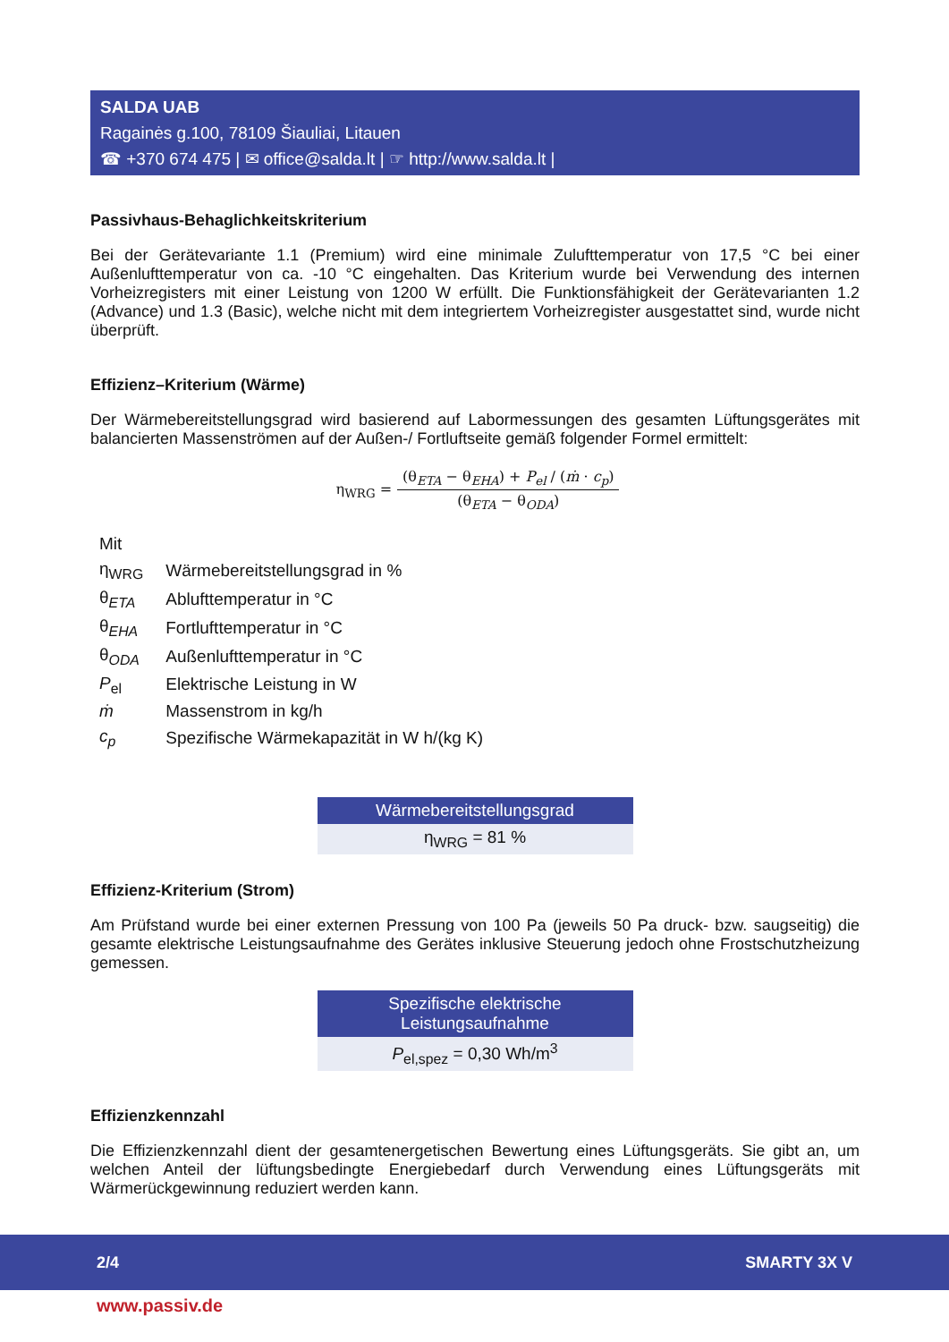SALDA UAB
Ragainės g.100, 78109 Šiauliai, Litauen
☎ +370 674 475 | ✉ office@salda.lt | ☞ http://www.salda.lt |
Passivhaus-Behaglichkeitskriterium
Bei der Gerätevariante 1.1 (Premium) wird eine minimale Zulufttemperatur von 17,5 °C bei einer Außenlufttemperatur von ca. -10 °C eingehalten. Das Kriterium wurde bei Verwendung des internen Vorheizregisters mit einer Leistung von 1200 W erfüllt. Die Funktionsfähigkeit der Gerätevarianten 1.2 (Advance) und 1.3 (Basic), welche nicht mit dem integriertem Vorheizregister ausgestattet sind, wurde nicht überprüft.
Effizienz–Kriterium (Wärme)
Der Wärmebereitstellungsgrad wird basierend auf Labormessungen des gesamten Lüftungsgerätes mit balancierten Massenströmen auf der Außen-/ Fortluftseite gemäß folgender Formel ermittelt:
| η<sub>WRG</sub> = | (θ<sub>ETA</sub> − θ<sub>EHA</sub>) + P<sub>el</sub> / ( ṁ · c<sub>p</sub> ) |
| | (θ<sub>ETA</sub> − θ<sub>ODA</sub>) |
| Mit | |
| η<sub>WRG</sub> | Wärmebereitstellungsgrad in % |
| θ<sub>ETA</sub> | Ablufttemperatur in °C |
| θ<sub>EHA</sub> | Fortlufttemperatur in °C |
| θ<sub>ODA</sub> | Außenlufttemperatur in °C |
| P<sub>el</sub> | Elektrische Leistung in W |
| ṁ | Massenstrom in kg/h |
| c<sub>p</sub> | Spezifische Wärmekapazität in W h/(kg K) |
| Wärmebereitstellungsgrad |
| --- |
| η<sub>WRG</sub> = 81 % |
Effizienz-Kriterium (Strom)
Am Prüfstand wurde bei einer externen Pressung von 100 Pa (jeweils 50 Pa druck- bzw. saugseitig) die gesamte elektrische Leistungsaufnahme des Gerätes inklusive Steuerung jedoch ohne Frostschutzheizung gemessen.
| Spezifische elektrische Leistungsaufnahme |
| --- |
| P<sub>el,spez</sub> = 0,30 Wh/m<sup>3</sup> |
Effizienzkennzahl
Die Effizienzkennzahl dient der gesamtenergetischen Bewertung eines Lüftungsgeräts. Sie gibt an, um welchen Anteil der lüftungsbedingte Energiebedarf durch Verwendung eines Lüftungsgeräts mit Wärmerückgewinnung reduziert werden kann.
2/4 SMARTY 3X V
www.passiv.de